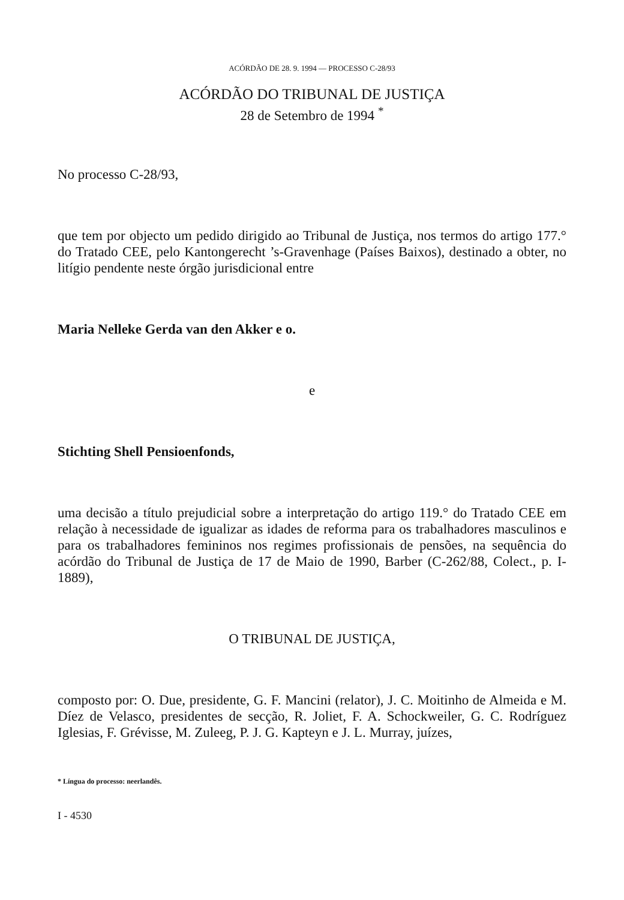ACÓRDÃO DE 28. 9. 1994 — PROCESSO C-28/93
ACÓRDÃO DO TRIBUNAL DE JUSTIÇA
28 de Setembro de 1994 <sup>*</sup>
No processo C-28/93,
que tem por objecto um pedido dirigido ao Tribunal de Justiça, nos termos do artigo 177.° do Tratado CEE, pelo Kantongerecht ’s-Gravenhage (Países Baixos), destinado a obter, no litígio pendente neste órgão jurisdicional entre
Maria Nelleke Gerda van den Akker e o.
e
Stichting Shell Pensioenfonds,
uma decisão a título prejudicial sobre a interpretação do artigo 119.° do Tratado CEE em relação à necessidade de igualizar as idades de reforma para os trabalhadores masculinos e para os trabalhadores femininos nos regimes profissionais de pensões, na sequência do acórdão do Tribunal de Justiça de 17 de Maio de 1990, Barber (C-262/88, Colect., p. I-1889),
O TRIBUNAL DE JUSTIÇA,
composto por: O. Due, presidente, G. F. Mancini (relator), J. C. Moitinho de Almeida e M. Díez de Velasco, presidentes de secção, R. Joliet, F. A. Schockweiler, G. C. Rodríguez Iglesias, F. Grévisse, M. Zuleeg, P. J. G. Kapteyn e J. L. Murray, juízes,
* Língua do processo: neerlandês.
I - 4530